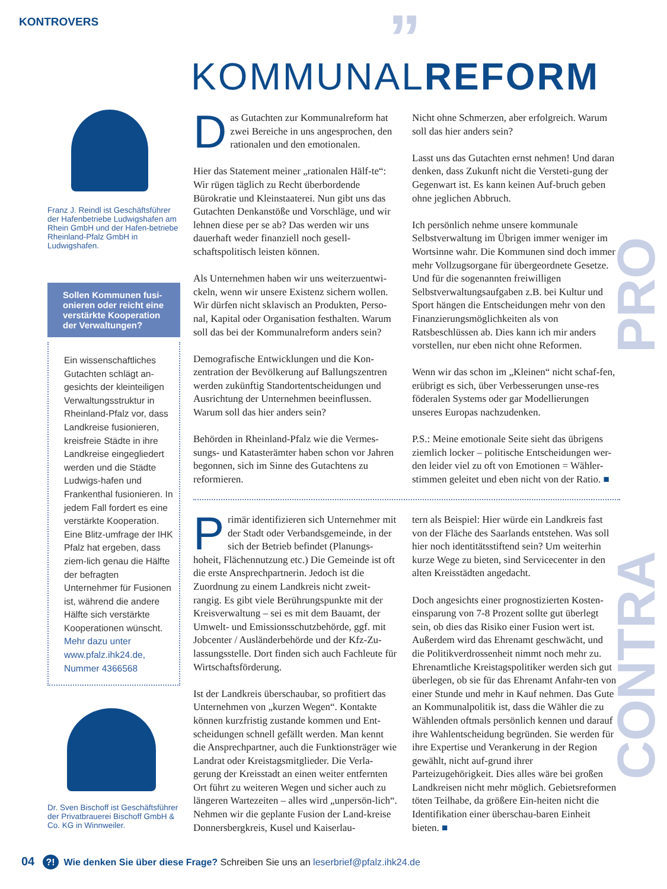KONTROVERS ”
KOMMUNALREFORM
Franz J. Reindl ist Geschäftsführer der Hafenbetriebe Ludwigshafen am Rhein GmbH und der Hafen-betriebe Rheinland-Pfalz GmbH in Ludwigshafen.
Sollen Kommunen fusi-onieren oder reicht eine verstärkte Kooperation der Verwaltungen?
Ein wissenschaftliches Gutachten schlägt an-gesichts der kleinteiligen Verwaltungsstruktur in Rheinland-Pfalz vor, dass Landkreise fusionieren, kreisfreie Städte in ihre Landkreise eingegliedert werden und die Städte Ludwigs-hafen und Frankenthal fusionieren. In jedem Fall fordert es eine verstärkte Kooperation. Eine Blitz-umfrage der IHK Pfalz hat ergeben, dass ziem-lich genau die Hälfte der befragten Unternehmer für Fusionen ist, während die andere Hälfte sich verstärkte Kooperationen wünscht. Mehr dazu unter www.pfalz.ihk24.de, Nummer 4366568
Dr. Sven Bischoff ist Geschäftsführer der Privatbrauerei Bischoff GmbH & Co. KG in Winnweiler.
Das Gutachten zur Kommunalreform hat zwei Bereiche in uns angesprochen, den rationalen und den emotionalen.
Hier das Statement meiner „rationalen Hälf-te“: Wir rügen täglich zu Recht überbordende Bürokratie und Kleinstaaterei. Nun gibt uns das Gutachten Denkanstöße und Vorschläge, und wir lehnen diese per se ab? Das werden wir uns dauerhaft weder finanziell noch gesell-schaftspolitisch leisten können.
Als Unternehmen haben wir uns weiterzuentwi-ckeln, wenn wir unsere Existenz sichern wollen. Wir dürfen nicht sklavisch an Produkten, Perso-nal, Kapital oder Organisation festhalten. Warum soll das bei der Kommunalreform anders sein?
Demografische Entwicklungen und die Kon-zentration der Bevölkerung auf Ballungszentren werden zukünftig Standortentscheidungen und Ausrichtung der Unternehmen beeinflussen. Warum soll das hier anders sein?
Behörden in Rheinland-Pfalz wie die Vermes-sungs- und Katasterämter haben schon vor Jahren begonnen, sich im Sinne des Gutachtens zu reformieren.
Nicht ohne Schmerzen, aber erfolgreich. Warum soll das hier anders sein?
Lasst uns das Gutachten ernst nehmen! Und daran denken, dass Zukunft nicht die Versteti-gung der Gegenwart ist. Es kann keinen Auf-bruch geben ohne jeglichen Abbruch.
Ich persönlich nehme unsere kommunale Selbstverwaltung im Übrigen immer weniger im Wortsinne wahr. Die Kommunen sind doch immer mehr Vollzugsorgane für übergeordnete Gesetze. Und für die sogenannten freiwilligen Selbstverwaltungsaufgaben z.B. bei Kultur und Sport hängen die Entscheidungen mehr von den Finanzierungsmöglichkeiten als von Ratsbeschlüssen ab. Dies kann ich mir anders vorstellen, nur eben nicht ohne Reformen.
Wenn wir das schon im „Kleinen“ nicht schaf-fen, erübrigt es sich, über Verbesserungen unse-res föderalen Systems oder gar Modellierungen unseres Europas nachzudenken.
P.S.: Meine emotionale Seite sieht das übrigens ziemlich locker – politische Entscheidungen wer-den leider viel zu oft von Emotionen = Wähler-stimmen geleitet und eben nicht von der Ratio. ■
PRO
Primär identifizieren sich Unternehmer mit der Stadt oder Verbandsgemeinde, in der sich der Betrieb befindet (Planungs-hoheit, Flächennutzung etc.) Die Gemeinde ist oft die erste Ansprechpartnerin. Jedoch ist die Zuordnung zu einem Landkreis nicht zweit-rangig. Es gibt viele Berührungspunkte mit der Kreisverwaltung – sei es mit dem Bauamt, der Umwelt- und Emissionsschutzbehörde, ggf. mit Jobcenter / Ausländerbehörde und der Kfz-Zu-lassungsstelle. Dort finden sich auch Fachleute für Wirtschaftsförderung.
Ist der Landkreis überschaubar, so profitiert das Unternehmen von „kurzen Wegen“. Kontakte können kurzfristig zustande kommen und Ent-scheidungen schnell gefällt werden. Man kennt die Ansprechpartner, auch die Funktionsträger wie Landrat oder Kreistagsmitglieder. Die Verla-gerung der Kreisstadt an einen weiter entfernten Ort führt zu weiteren Wegen und sicher auch zu längeren Wartezeiten – alles wird „unpersön-lich“. Nehmen wir die geplante Fusion der Land-kreise Donnersbergkreis, Kusel und Kaiserlau-
tern als Beispiel: Hier würde ein Landkreis fast von der Fläche des Saarlands entstehen. Was soll hier noch identitätsstiftend sein? Um weiterhin kurze Wege zu bieten, sind Servicecenter in den alten Kreisstädten angedacht.
Doch angesichts einer prognostizierten Kosten-einsparung von 7-8 Prozent sollte gut überlegt sein, ob dies das Risiko einer Fusion wert ist. Außerdem wird das Ehrenamt geschwächt, und die Politikverdrossenheit nimmt noch mehr zu. Ehrenamtliche Kreistagspolitiker werden sich gut überlegen, ob sie für das Ehrenamt Anfahr-ten von einer Stunde und mehr in Kauf nehmen. Das Gute an Kommunalpolitik ist, dass die Wähler die zu Wählenden oftmals persönlich kennen und darauf ihre Wahlentscheidung begründen. Sie werden für ihre Expertise und Verankerung in der Region gewählt, nicht auf-grund ihrer Parteizugehörigkeit. Dies alles wäre bei großen Landkreisen nicht mehr möglich. Gebietsreformen töten Teilhabe, da größere Ein-heiten nicht die Identifikation einer überschau-baren Einheit bieten. ■
CONTRA
04 ?! Wie denken Sie über diese Frage? Schreiben Sie uns an leserbrief@pfalz.ihk24.de